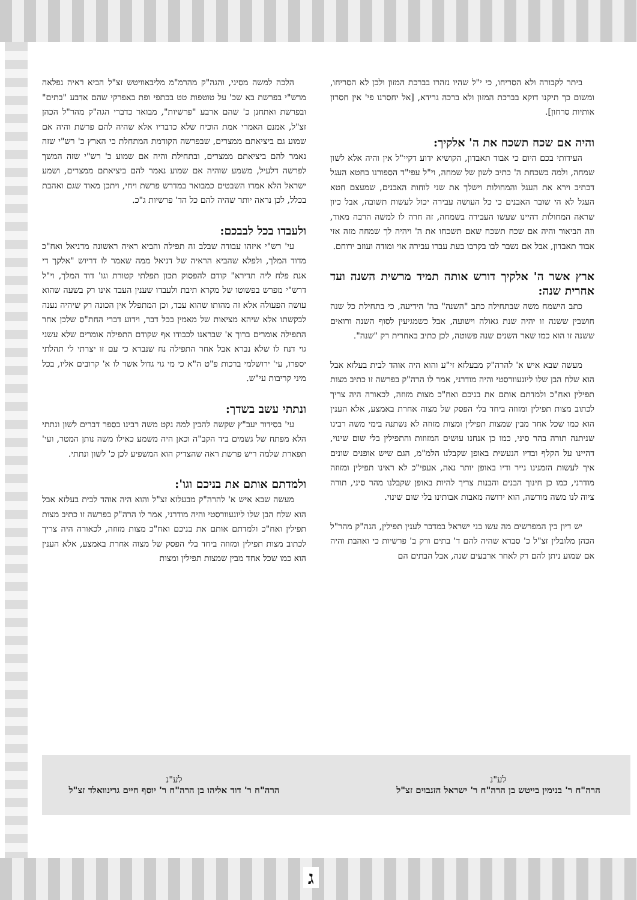ביתר לקבורה ולא הסריחו, כי י"ל שהיו נזהרו בברכת המזון ולכן לא הסריחו, ומשום כך תיקנו דוקא בברכת המזון ולא ברכה גרידא, [אל יחסרנו פי' אין חסרון אותיות סרחון].
והיה אם שכח תשכח את ה' אלקיך:
העידותי בכם היום כי אבוד תאבדון, הקושיא ידוע דקיי"ל אין והיה אלא לשון שמחה, ולמה בשכחת ה' כתיב לשון של שמחה, וי"ל עפי"ד הספורנו בחטא העגל דכתיב וירא את העגל והמחולות וישלך את שני לוחות האבנים, שמעצם חטא העגל לא הי שובר האבנים כי כל העושה עבירה יכול לעשות תשובה, אבל כיון שראה המחולות דהיינו שעשו העבירה בשמחה, זה חרה לו למשה הרבה מאוד, וזה הביאור והיה אם שכח תשכח שאם תשכחו את ה' ויהיה לך שמחה מזה אזי אבוד תאבדון, אבל אם נשבר לבו בקרבו בעת עברו עבירה אזי ומודה ועוזב ירוחם.
ארץ אשר ה' אלקיך דורש אותה תמיד מרשית השנה ועד אחרית שנה:
כתב הישמח משה שבתחילה כתב "השנה" בה' הידיעה, כי בתחילת כל שנה חושבין ששנה זו יהיה שנת גאולה וישועה, אבל כשמגיעין לסוף השנה ורואים ששנה זו הוא כמו שאר השנים שנה פשוטה, לכן כתיב באחרית רק "שנה".
מעשה שבא איש א' להרה"ק מבעלזא זי"ע והוא היה אוהד לבית בעלזא אבל הוא שלח הבן שלו ליונעוורסטי והיה מודרני, אמר לו הרה"ק בפרשה זו כתיב מצות תפילין ואח"כ ולמדתם אותם את בניכם ואח"כ מצות מזוזה, לכאורה היה צריך לכתוב מצות תפילין ומזוזה ביחד בלי הפסק של מצוה אחרת באמצע, אלא הענין הוא כמו שכל אחד מבין שמצות תפילין ומצות מזוזה לא נשתנה בימי משה רבינו שניתנה תורה בהר סיני, כמו כן אנחנו עושים המזוזות והתפילין בלי שום שינוי, דהיינו על הקלף ובדיו הנעשית באופן שקבלנו הלמ"מ, הגם שיש אופנים שונים איך לעשות הזמנינו נייר ודיו באופן יותר נאה, אעפי"כ לא ראינו תפילין ומזוזה מודרני, כמו כן חינוך הבנים והבנות צריך להיות באופן שקבלנו מהר סיני, תורה ציוה לנו משה מורשה, הוא ירושה מאבות אבותינו בלי שום שינוי.
יש דיון בין המפרשים מה עשו בני ישראל במדבר לענין תפילין, הגה"ק מהר"ל הכהן מלובלין זצ"ל כ' סברא שהיה להם ד' בתים ורק ב' פרשיות כי ואהבת והיה אם שמוע ניתן להם רק לאחר ארבעים שנה, אבל הבתים הם
הלכה למשה מסיני, והגה"ק מהרמ"מ מליבאוויטש זצ"ל הביא ראיה נפלאה מרש"י בפרשת בא שכ' על טוטפות טט בכתפי ופת באפרקי שהם אדבע "בתים" ובפרשת ואתחנן כ' שהם ארבע "פרשיות", מבואר כדברי הגה"ק מהר"ל הכהן זצ"ל, אמנם האמרי אמת הוכיח שלא כדבריו אלא שהיה להם פרשת והיה אם שמוע גם ביציאתם ממצרים, שבפרשה הקודמת המתחלת כי הארץ כ' רש"י שזה נאמר להם ביציאתם ממצרים, ובתחילת והיה אם שמוע כ' רש"י שזה המשך לפרשה דלעיל, משמע שוהיה אם שמוע נאמר להם ביציאתם ממצרים, ושמע ישראל הלא אמרו השבטים כמבואר במדרש פרשת ויחי, ויתכן מאוד שגם ואהבת בכלל, לכן נראה יותר שהיה להם כל הד' פרשיות ג"כ.
ולעבדו בכל לבבכם:
עי' רש"י איזהו עבודה שבלב זה תפילה והביא ראיה ראשונה מדניאל ואח"כ מדוד המלך, ולפלא שהביא הראיה של דניאל ממה שאמר לו דריוש "אלקך די אנת פלח ליה תדירא" קודם להפסוק תכון תפלתי קטורת וגו' דוד המלך, וי"ל דרש"י מפרש בפשוטו של מקרא תיבת ולעבדו שענין העבד אינו רק בשעה שהוא עושה הפעולה אלא זה מהותו שהוא עבד, וכן המתפלל אין הכונה רק שיהיה נענה לבקשתו אלא שיהא מציאות של מאמין בכל דבר, וידוע דברי החת"ס שלכן אחר התפילה אומרים ברוך א' שבראנו לכבודו אף שקודם התפילה אומרים שלא עשני גוי דנח לו שלא נברא אבל אחר התפילה נח שנברא כי עם זו יצרתי לי תהלתי יספרו, עי' ירושלמי ברכות פ"ט ה"א כי מי גוי גדול אשר לו א' קרובים אליו, בכל מיני קריבות עי"ש.
ונתתי עשב בשדך:
עי' בסידור יעב"ץ שקשה להבין למה נקט משה רבינו בספר דברים לשון ונתתי הלא מפתח של גשמים ביד הקב"ה וכאן היה משמע כאילו משה נותן המטר, ועי' תפארת שלמה ריש פרשת ראה שהצדיק הוא המשפיע לכן כ' לשון ונתתי.
ולמדתם אותם את בניכם וגו':
מעשה שבא איש א' להרה"ק מבעלזא זצ"ל והוא היה אוהד לבית בעלזא אבל הוא שלח הבן שלו ליונעוורסטי והיה מודרני, אמר לו הרה"ק בפרשה זו כתיב מצות תפילין ואח"כ ולמדתם אותם את בניכם ואח"כ מצות מזוזה, לכאורה היה צריך לכתוב מצות תפילין ומזוזה ביחד בלי הפסק של מצוה אחרת באמצע, אלא הענין הוא כמו שכל אחד מבין שמצות תפילין ומצות
לע"נ
הרה"ח ר' בנימין בייטש בן הרה"ח ר' ישראל הזנבוים זצ"ל
לע"נ
הרה"ח ר' דוד אליהו בן הרה"ח ר' יוסף חיים גרינוואלד זצ"ל
ג